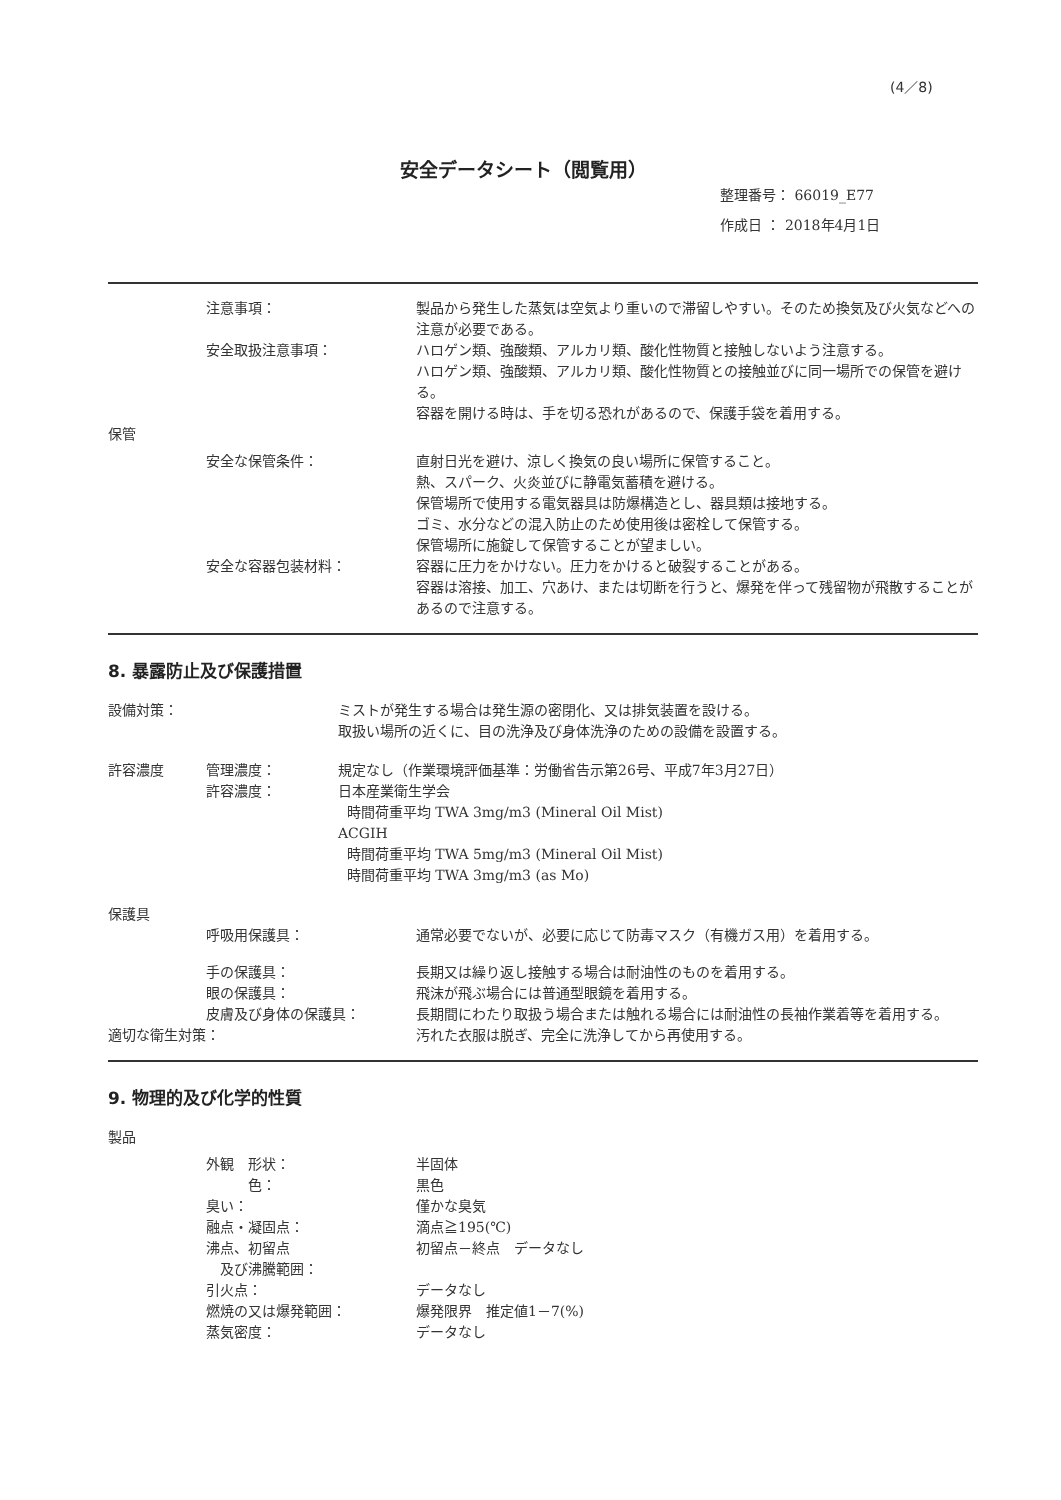(4／8)
安全データシート（閲覧用）
整理番号： 66019_E77
作成日 ： 2018年4月1日
注意事項： 製品から発生した蒸気は空気より重いので滞留しやすい。そのため換気及び火気などへの注意が必要である。
安全取扱注意事項： ハロゲン類、強酸類、アルカリ類、酸化性物質と接触しないよう注意する。
ハロゲン類、強酸類、アルカリ類、酸化性物質との接触並びに同一場所での保管を避ける。
容器を開ける時は、手を切る恐れがあるので、保護手袋を着用する。
保管
安全な保管条件： 直射日光を避け、涼しく換気の良い場所に保管すること。
熱、スパーク、火炎並びに静電気蓄積を避ける。
保管場所で使用する電気器具は防爆構造とし、器具類は接地する。
ゴミ、水分などの混入防止のため使用後は密栓して保管する。
保管場所に施錠して保管することが望ましい。
安全な容器包装材料： 容器に圧力をかけない。圧力をかけると破裂することがある。
容器は溶接、加工、穴あけ、または切断を行うと、爆発を伴って残留物が飛散することがあるので注意する。
8. 暴露防止及び保護措置
設備対策： ミストが発生する場合は発生源の密閉化、又は排気装置を設ける。
取扱い場所の近くに、目の洗浄及び身体洗浄のための設備を設置する。
許容濃度 管理濃度： 規定なし（作業環境評価基準：労働省告示第26号、平成7年3月27日）
許容濃度： 日本産業衛生学会
時間荷重平均 TWA 3mg/m3 (Mineral Oil Mist)
ACGIH
時間荷重平均 TWA 5mg/m3 (Mineral Oil Mist)
時間荷重平均 TWA 3mg/m3 (as Mo)
保護具
呼吸用保護具： 通常必要でないが、必要に応じて防毒マスク（有機ガス用）を着用する。
手の保護具： 長期又は繰り返し接触する場合は耐油性のものを着用する。
眼の保護具： 飛沫が飛ぶ場合には普通型眼鏡を着用する。
皮膚及び身体の保護具： 長期間にわたり取扱う場合または触れる場合には耐油性の長袖作業着等を着用する。
適切な衛生対策： 汚れた衣服は脱ぎ、完全に洗浄してから再使用する。
9. 物理的及び化学的性質
製品
外観　形状： 半固体
　　　色： 黒色
臭い： 僅かな臭気
融点・凝固点： 滴点≧195(℃)
沸点、初留点
　及び沸騰範囲：
初留点－終点　データなし
引火点： データなし
燃焼の又は爆発範囲： 爆発限界　推定値1－7(%)
蒸気密度： データなし